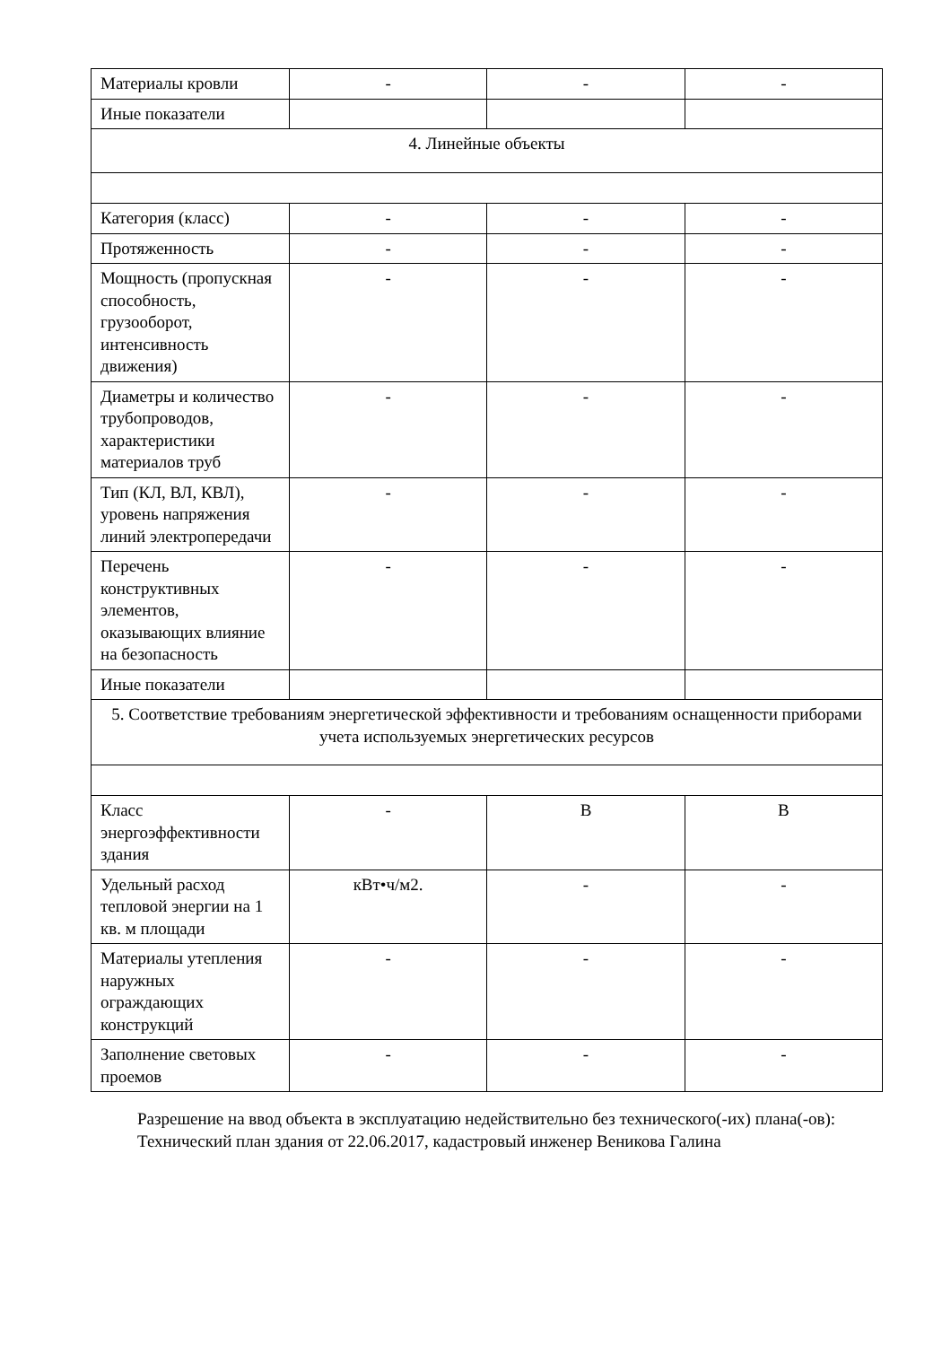| Материалы кровли | - | - | - |
| Иные показатели | | | |
| 4. Линейные объекты | | | |
| Категория (класс) | - | - | - |
| Протяженность | - | - | - |
| Мощность (пропускная способность, грузооборот, интенсивность движения) | - | - | - |
| Диаметры и количество трубопроводов, характеристики материалов труб | - | - | - |
| Тип (КЛ, ВЛ, КВЛ), уровень напряжения линий электропередачи | - | - | - |
| Перечень конструктивных элементов, оказывающих влияние на безопасность | - | - | - |
| Иные показатели | | | |
| 5. Соответствие требованиям энергетической эффективности и требованиям оснащенности приборами учета используемых энергетических ресурсов | | | |
| Класс энергоэффективности здания | - | B | B |
| Удельный расход тепловой энергии на 1 кв. м площади | кВт•ч/м2. | - | - |
| Материалы утепления наружных ограждающих конструкций | - | - | - |
| Заполнение световых проемов | - | - | - |
Разрешение на ввод объекта в эксплуатацию недействительно без технического(-их) плана(-ов):
Технический план здания от 22.06.2017, кадастровый инженер Веникова Галина